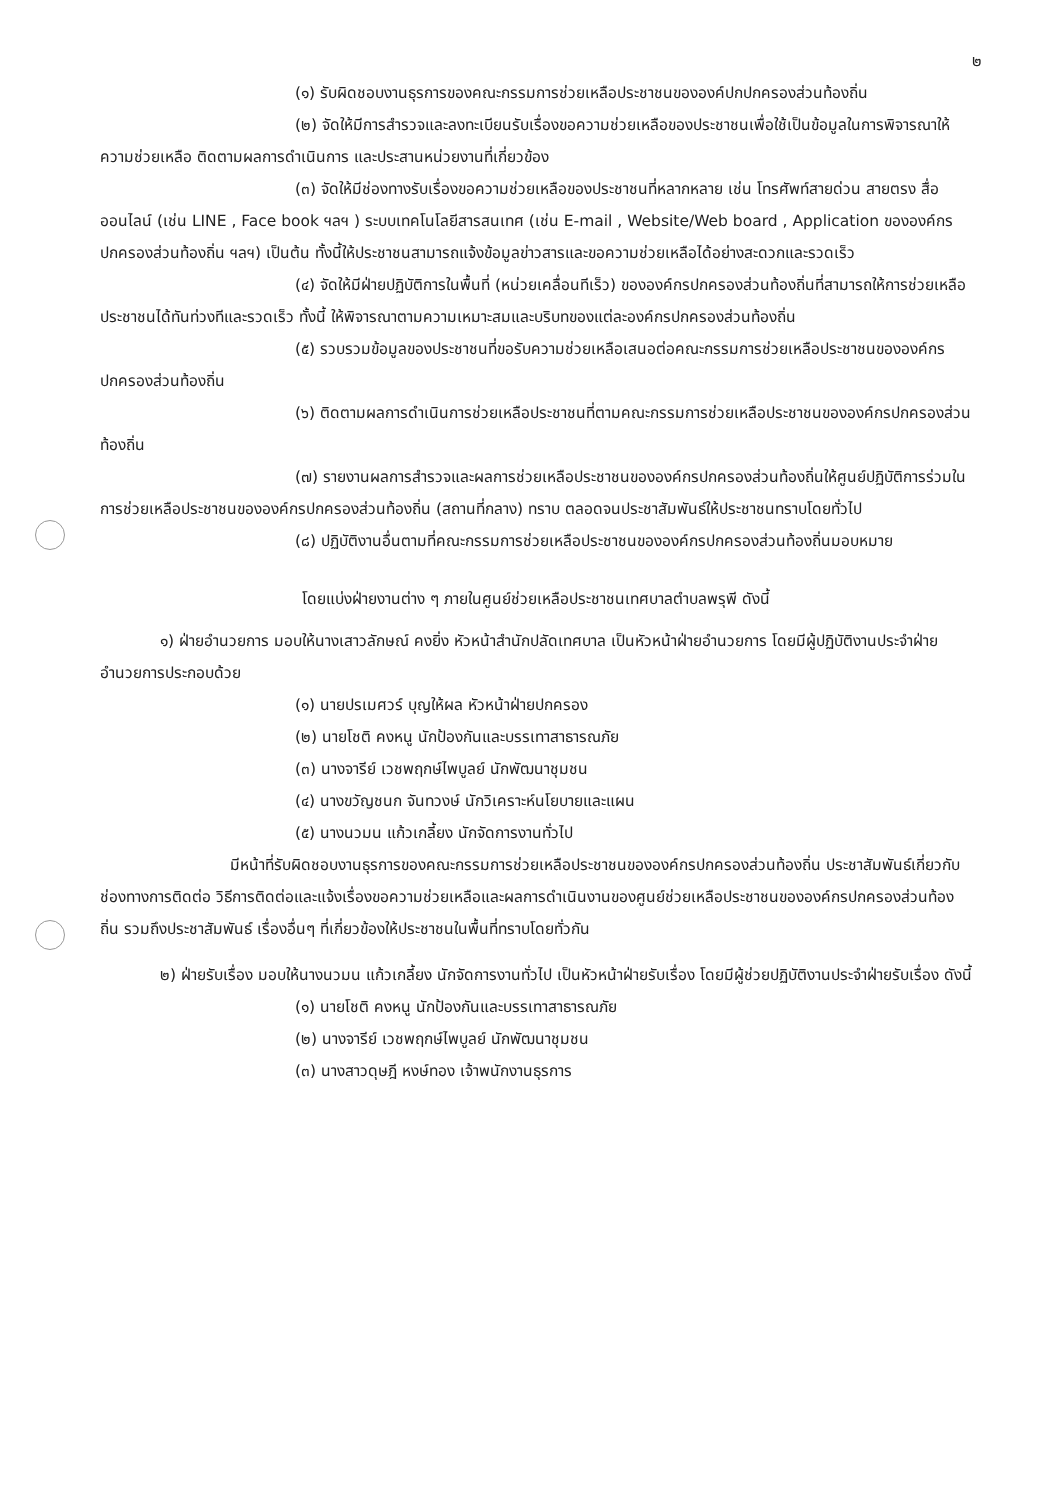๒
(๑) รับผิดชอบงานธุรการของคณะกรรมการช่วยเหลือประชาชนขององค์ปกปกครองส่วนท้องถิ่น
(๒) จัดให้มีการสำรวจและลงทะเบียนรับเรื่องขอความช่วยเหลือของประชาชนเพื่อใช้เป็นข้อมูลในการพิจารณาให้ความช่วยเหลือ ติดตามผลการดำเนินการ และประสานหน่วยงานที่เกี่ยวข้อง
(๓) จัดให้มีช่องทางรับเรื่องขอความช่วยเหลือของประชาชนที่หลากหลาย เช่น โทรศัพท์สายด่วน สายตรง สื่อออนไลน์ (เช่น LINE , Face book ฯลฯ ) ระบบเทคโนโลยีสารสนเทศ (เช่น E-mail , Website/Web board , Application ขององค์กรปกครองส่วนท้องถิ่น ฯลฯ) เป็นต้น ทั้งนี้ให้ประชาชนสามารถแจ้งข้อมูลข่าวสารและขอความช่วยเหลือได้อย่างสะดวกและรวดเร็ว
(๔) จัดให้มีฝ่ายปฏิบัติการในพื้นที่ (หน่วยเคลื่อนทีเร็ว) ขององค์กรปกครองส่วนท้องถิ่นที่สามารถให้การช่วยเหลือประชาชนได้ทันท่วงทีและรวดเร็ว ทั้งนี้ ให้พิจารณาตามความเหมาะสมและบริบทของแต่ละองค์กรปกครองส่วนท้องถิ่น
(๕) รวบรวมข้อมูลของประชาชนที่ขอรับความช่วยเหลือเสนอต่อคณะกรรมการช่วยเหลือประชาชนขององค์กรปกครองส่วนท้องถิ่น
(๖) ติดตามผลการดำเนินการช่วยเหลือประชาชนที่ตามคณะกรรมการช่วยเหลือประชาชนขององค์กรปกครองส่วนท้องถิ่น
(๗) รายงานผลการสำรวจและผลการช่วยเหลือประชาชนขององค์กรปกครองส่วนท้องถิ่นให้ศูนย์ปฏิบัติการร่วมในการช่วยเหลือประชาชนขององค์กรปกครองส่วนท้องถิ่น (สถานที่กลาง) ทราบ ตลอดจนประชาสัมพันธ์ให้ประชาชนทราบโดยทั่วไป
(๘) ปฏิบัติงานอื่นตามที่คณะกรรมการช่วยเหลือประชาชนขององค์กรปกครองส่วนท้องถิ่นมอบหมาย
โดยแบ่งฝ่ายงานต่าง ๆ ภายในศูนย์ช่วยเหลือประชาชนเทศบาลตำบลพรุพี ดังนี้
๑) ฝ่ายอำนวยการ มอบให้นางเสาวลักษณ์ คงยิ่ง หัวหน้าสำนักปลัดเทศบาล เป็นหัวหน้าฝ่ายอำนวยการ โดยมีผู้ปฏิบัติงานประจำฝ่ายอำนวยการประกอบด้วย
(๑) นายปรเมศวร์ บุญให้ผล หัวหน้าฝ่ายปกครอง
(๒) นายโชติ คงหนู นักป้องกันและบรรเทาสาธารณภัย
(๓) นางจารีย์ เวชพฤกษ์ไพบูลย์ นักพัฒนาชุมชน
(๔) นางขวัญชนก จันทวงษ์ นักวิเคราะห์นโยบายและแผน
(๕) นางนวมน แก้วเกลี้ยง นักจัดการงานทั่วไป
มีหน้าที่รับผิดชอบงานธุรการของคณะกรรมการช่วยเหลือประชาชนขององค์กรปกครองส่วนท้องถิ่น ประชาสัมพันธ์เกี่ยวกับช่องทางการติดต่อ วิธีการติดต่อและแจ้งเรื่องขอความช่วยเหลือและผลการดำเนินงานของศูนย์ช่วยเหลือประชาชนขององค์กรปกครองส่วนท้องถิ่น รวมถึงประชาสัมพันธ์ เรื่องอื่นๆ ที่เกี่ยวข้องให้ประชาชนในพื้นที่ทราบโดยทั่วกัน
๒) ฝ่ายรับเรื่อง มอบให้นางนวมน แก้วเกลี้ยง นักจัดการงานทั่วไป เป็นหัวหน้าฝ่ายรับเรื่อง โดยมีผู้ช่วยปฏิบัติงานประจำฝ่ายรับเรื่อง ดังนี้
(๑) นายโชติ คงหนู นักป้องกันและบรรเทาสาธารณภัย
(๒) นางจารีย์ เวชพฤกษ์ไพบูลย์ นักพัฒนาชุมชน
(๓) นางสาวดุษฎี หงษ์ทอง เจ้าพนักงานธุรการ